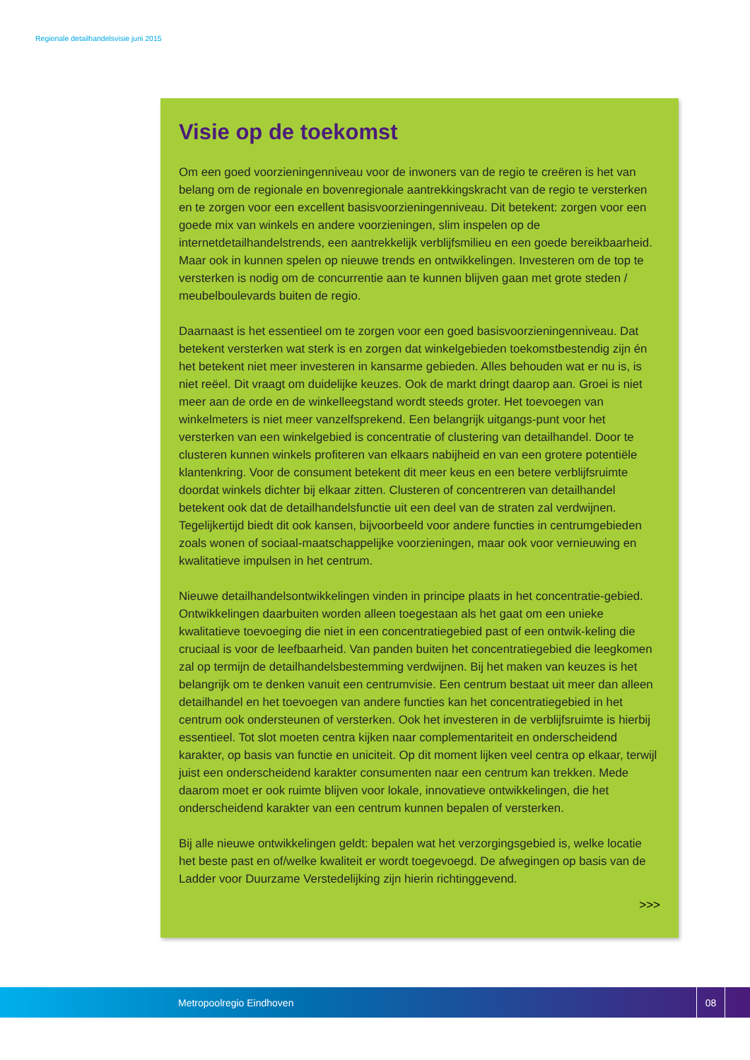Regionale detailhandelsvisie juni 2015
Visie op de toekomst
Om een goed voorzieningenniveau voor de inwoners van de regio te creëren is het van belang om de regionale en bovenregionale aantrekkingskracht van de regio te versterken en te zorgen voor een excellent basisvoorzieningenniveau. Dit betekent: zorgen voor een goede mix van winkels en andere voorzieningen, slim inspelen op de internetdetailhandelstrends, een aantrekkelijk verblijfsmilieu en een goede bereikbaarheid. Maar ook in kunnen spelen op nieuwe trends en ontwikkelingen. Investeren om de top te versterken is nodig om de concurrentie aan te kunnen blijven gaan met grote steden / meubelboulevards buiten de regio.
Daarnaast is het essentieel om te zorgen voor een goed basisvoorzieningenniveau. Dat betekent versterken wat sterk is en zorgen dat winkelgebieden toekomstbestendig zijn én het betekent niet meer investeren in kansarme gebieden. Alles behouden wat er nu is, is niet reëel. Dit vraagt om duidelijke keuzes. Ook de markt dringt daarop aan. Groei is niet meer aan de orde en de winkelleegstand wordt steeds groter. Het toevoegen van winkelmeters is niet meer vanzelfsprekend. Een belangrijk uitgangs-punt voor het versterken van een winkelgebied is concentratie of clustering van detailhandel. Door te clusteren kunnen winkels profiteren van elkaars nabijheid en van een grotere potentiële klantenkring. Voor de consument betekent dit meer keus en een betere verblijfsruimte doordat winkels dichter bij elkaar zitten. Clusteren of concentreren van detailhandel betekent ook dat de detailhandelsfunctie uit een deel van de straten zal verdwijnen. Tegelijkertijd biedt dit ook kansen, bijvoorbeeld voor andere functies in centrumgebieden zoals wonen of sociaal-maatschappelijke voorzieningen, maar ook voor vernieuwing en kwalitatieve impulsen in het centrum.
Nieuwe detailhandelsontwikkelingen vinden in principe plaats in het concentratie-gebied. Ontwikkelingen daarbuiten worden alleen toegestaan als het gaat om een unieke kwalitatieve toevoeging die niet in een concentratiegebied past of een ontwik-keling die cruciaal is voor de leefbaarheid. Van panden buiten het concentratiegebied die leegkomen zal op termijn de detailhandelsbestemming verdwijnen. Bij het maken van keuzes is het belangrijk om te denken vanuit een centrumvisie. Een centrum bestaat uit meer dan alleen detailhandel en het toevoegen van andere functies kan het concentratiegebied in het centrum ook ondersteunen of versterken. Ook het investeren in de verblijfsruimte is hierbij essentieel. Tot slot moeten centra kijken naar complementariteit en onderscheidend karakter, op basis van functie en uniciteit. Op dit moment lijken veel centra op elkaar, terwijl juist een onderscheidend karakter consumenten naar een centrum kan trekken. Mede daarom moet er ook ruimte blijven voor lokale, innovatieve ontwikkelingen, die het onderscheidend karakter van een centrum kunnen bepalen of versterken.
Bij alle nieuwe ontwikkelingen geldt: bepalen wat het verzorgingsgebied is, welke locatie het beste past en of/welke kwaliteit er wordt toegevoegd. De afwegingen op basis van de Ladder voor Duurzame Verstedelijking zijn hierin richtinggevend.
>>>
Metropoolregio Eindhoven
08